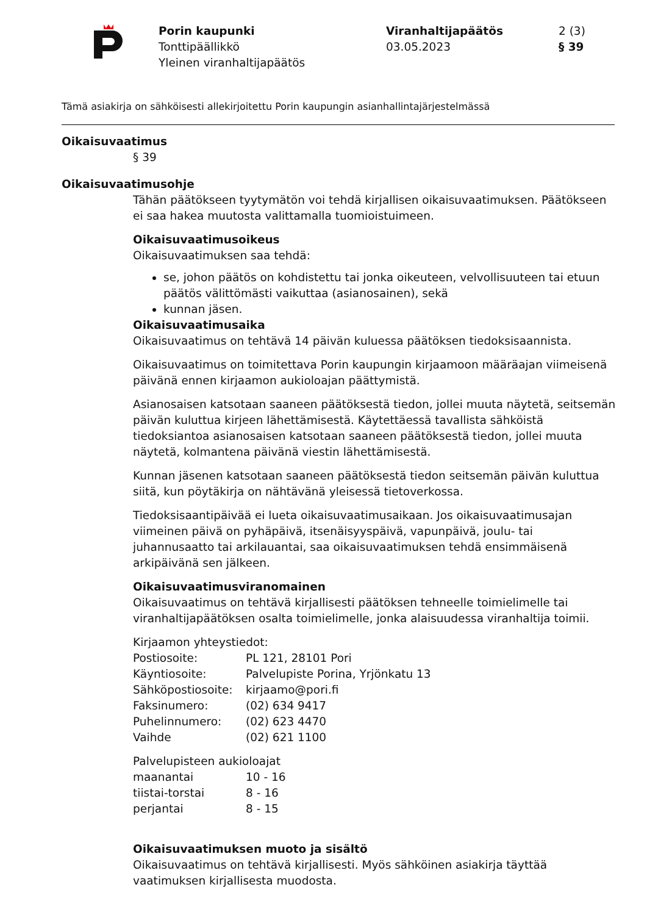Porin kaupunki
Tonttipäällikkö
Yleinen viranhaltijapäätös
Viranhaltijapäätös
03.05.2023
2 (3)
§ 39
Tämä asiakirja on sähköisesti allekirjoitettu Porin kaupungin asianhallintajärjestelmässä
Oikaisuvaatimus
§ 39
Oikaisuvaatimusohje
Tähän päätökseen tyytymätön voi tehdä kirjallisen oikaisuvaatimuksen. Päätökseen ei saa hakea muutosta valittamalla tuomioistuimeen.
Oikaisuvaatimusoikeus
Oikaisuvaatimuksen saa tehdä:
se, johon päätös on kohdistettu tai jonka oikeuteen, velvollisuuteen tai etuun päätös välittömästi vaikuttaa (asianosainen), sekä
kunnan jäsen.
Oikaisuvaatimusaika
Oikaisuvaatimus on tehtävä 14 päivän kuluessa päätöksen tiedoksisaannista.
Oikaisuvaatimus on toimitettava Porin kaupungin kirjaamoon määräajan viimeisenä päivänä ennen kirjaamon aukioloajan päättymistä.
Asianosaisen katsotaan saaneen päätöksestä tiedon, jollei muuta näytetä, seitsemän päivän kuluttua kirjeen lähettämisestä. Käytettäessä tavallista sähköistä tiedoksiantoa asianosaisen katsotaan saaneen päätöksestä tiedon, jollei muuta näytetä, kolmantena päivänä viestin lähettämisestä.
Kunnan jäsenen katsotaan saaneen päätöksestä tiedon seitsemän päivän kuluttua siitä, kun pöytäkirja on nähtävänä yleisessä tietoverkossa.
Tiedoksisaantipäivää ei lueta oikaisuvaatimusaikaan. Jos oikaisuvaatimusajan viimeinen päivä on pyhäpäivä, itsenäisyyspäivä, vapunpäivä, joulu- tai juhannusaatto tai arkilauantai, saa oikaisuvaatimuksen tehdä ensimmäisenä arkipäivänä sen jälkeen.
Oikaisuvaatimusviranomainen
Oikaisuvaatimus on tehtävä kirjallisesti päätöksen tehneelle toimielimelle tai viranhaltijapäätöksen osalta toimielimelle, jonka alaisuudessa viranhaltija toimii.
Kirjaamon yhteystiedot:
| Postiosoite: | PL 121, 28101 Pori |
| Käyntiosoite: | Palvelupiste Porina, Yrjönkatu 13 |
| Sähköpostiosoite: | kirjaamo@pori.fi |
| Faksinumero: | (02) 634 9417 |
| Puhelinnumero: | (02) 623 4470 |
| Vaihde | (02) 621 1100 |
Palvelupisteen aukioloajat
| maanantai | 10 - 16 |
| tiistai-torstai | 8 - 16 |
| perjantai | 8 - 15 |
Oikaisuvaatimuksen muoto ja sisältö
Oikaisuvaatimus on tehtävä kirjallisesti. Myös sähköinen asiakirja täyttää vaatimuksen kirjallisesta muodosta.